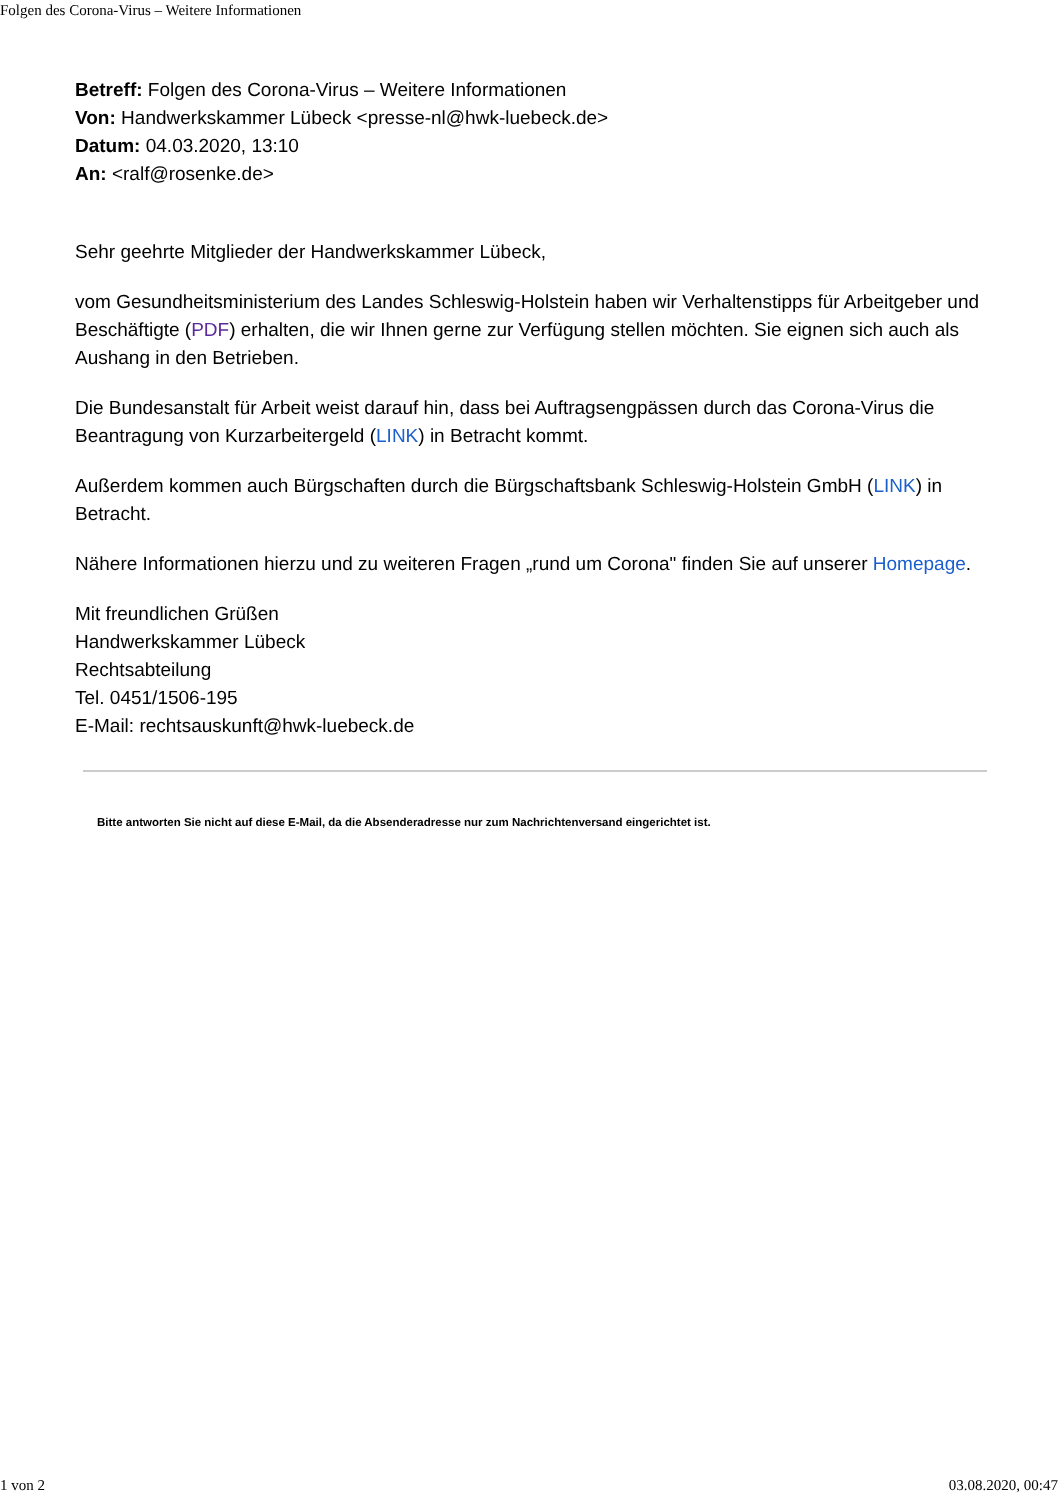Folgen des Corona-Virus – Weitere Informationen
Betreff: Folgen des Corona-Virus – Weitere Informationen
Von: Handwerkskammer Lübeck <presse-nl@hwk-luebeck.de>
Datum: 04.03.2020, 13:10
An: <ralf@rosenke.de>
Sehr geehrte Mitglieder der Handwerkskammer Lübeck,
vom Gesundheitsministerium des Landes Schleswig-Holstein haben wir Verhaltenstipps für Arbeitgeber und Beschäftigte (PDF) erhalten, die wir Ihnen gerne zur Verfügung stellen möchten. Sie eignen sich auch als Aushang in den Betrieben.
Die Bundesanstalt für Arbeit weist darauf hin, dass bei Auftragsengpässen durch das Corona-Virus die Beantragung von Kurzarbeitergeld (LINK) in Betracht kommt.
Außerdem kommen auch Bürgschaften durch die Bürgschaftsbank Schleswig-Holstein GmbH (LINK) in Betracht.
Nähere Informationen hierzu und zu weiteren Fragen „rund um Corona" finden Sie auf unserer Homepage.
Mit freundlichen Grüßen
Handwerkskammer Lübeck
Rechtsabteilung
Tel. 0451/1506-195
E-Mail: rechtsauskunft@hwk-luebeck.de
Bitte antworten Sie nicht auf diese E-Mail, da die Absenderadresse nur zum Nachrichtenversand eingerichtet ist.
1 von 2 03.08.2020, 00:47